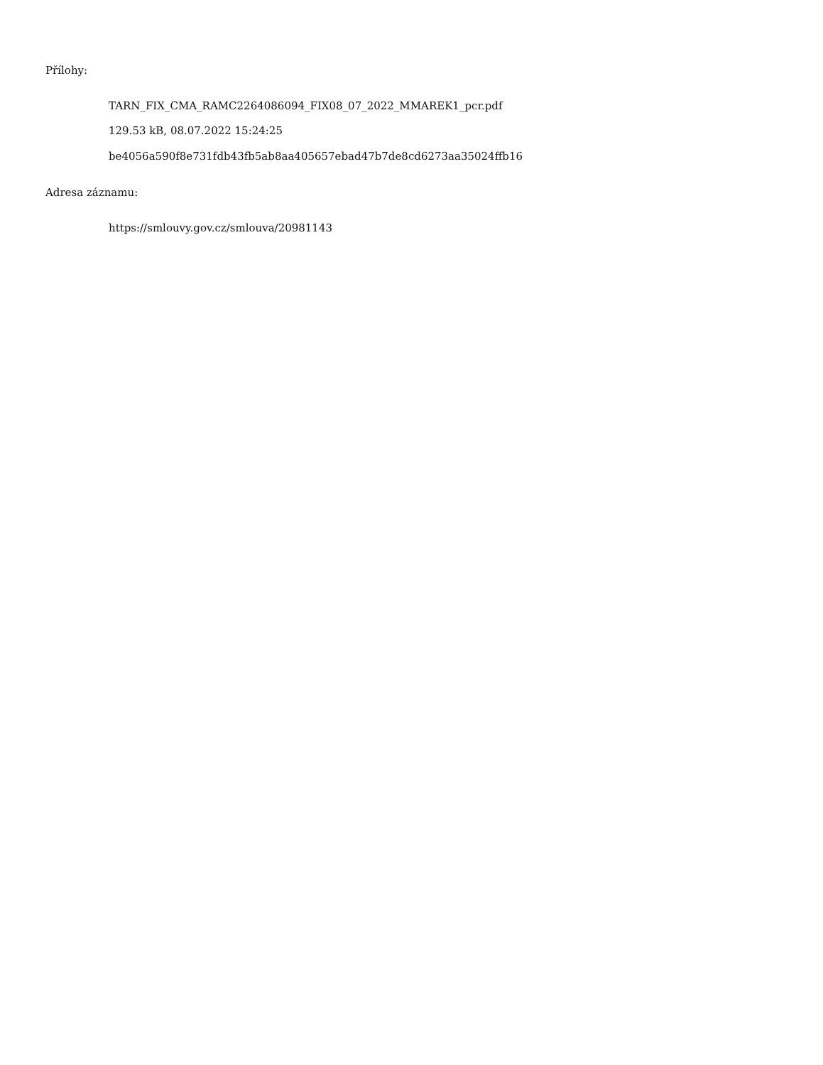Přílohy:
TARN_FIX_CMA_RAMC2264086094_FIX08_07_2022_MMAREK1_pcr.pdf
129.53 kB, 08.07.2022 15:24:25
be4056a590f8e731fdb43fb5ab8aa405657ebad47b7de8cd6273aa35024ffb16
Adresa záznamu:
https://smlouvy.gov.cz/smlouva/20981143